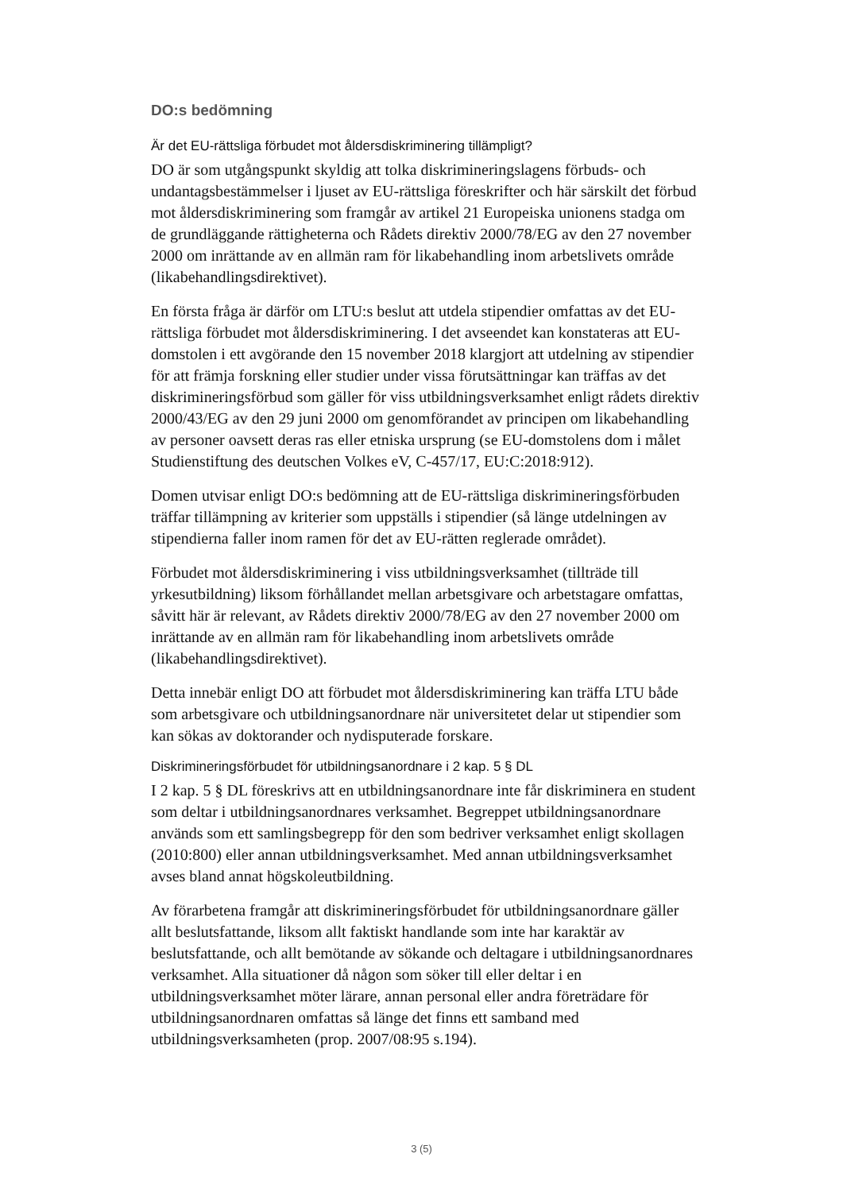DO:s bedömning
Är det EU-rättsliga förbudet mot åldersdiskriminering tillämpligt?
DO är som utgångspunkt skyldig att tolka diskrimineringslagens förbuds- och undantagsbestämmelser i ljuset av EU-rättsliga föreskrifter och här särskilt det förbud mot åldersdiskriminering som framgår av artikel 21 Europeiska unionens stadga om de grundläggande rättigheterna och Rådets direktiv 2000/78/EG av den 27 november 2000 om inrättande av en allmän ram för likabehandling inom arbetslivets område (likabehandlingsdirektivet).
En första fråga är därför om LTU:s beslut att utdela stipendier omfattas av det EU-rättsliga förbudet mot åldersdiskriminering. I det avseendet kan konstateras att EU-domstolen i ett avgörande den 15 november 2018 klargjort att utdelning av stipendier för att främja forskning eller studier under vissa förutsättningar kan träffas av det diskrimineringsförbud som gäller för viss utbildningsverksamhet enligt rådets direktiv 2000/43/EG av den 29 juni 2000 om genomförandet av principen om likabehandling av personer oavsett deras ras eller etniska ursprung (se EU-domstolens dom i målet Studienstiftung des deutschen Volkes eV, C-457/17, EU:C:2018:912).
Domen utvisar enligt DO:s bedömning att de EU-rättsliga diskrimineringsförbuden träffar tillämpning av kriterier som uppställs i stipendier (så länge utdelningen av stipendierna faller inom ramen för det av EU-rätten reglerade området).
Förbudet mot åldersdiskriminering i viss utbildningsverksamhet (tillträde till yrkesutbildning) liksom förhållandet mellan arbetsgivare och arbetstagare omfattas, såvitt här är relevant, av Rådets direktiv 2000/78/EG av den 27 november 2000 om inrättande av en allmän ram för likabehandling inom arbetslivets område (likabehandlingsdirektivet).
Detta innebär enligt DO att förbudet mot åldersdiskriminering kan träffa LTU både som arbetsgivare och utbildningsanordnare när universitetet delar ut stipendier som kan sökas av doktorander och nydisputerade forskare.
Diskrimineringsförbudet för utbildningsanordnare i 2 kap. 5 § DL
I 2 kap. 5 § DL föreskrivs att en utbildningsanordnare inte får diskriminera en student som deltar i utbildningsanordnares verksamhet. Begreppet utbildningsanordnare används som ett samlingsbegrepp för den som bedriver verksamhet enligt skollagen (2010:800) eller annan utbildningsverksamhet. Med annan utbildningsverksamhet avses bland annat högskoleutbildning.
Av förarbetena framgår att diskrimineringsförbudet för utbildningsanordnare gäller allt beslutsfattande, liksom allt faktiskt handlande som inte har karaktär av beslutsfattande, och allt bemötande av sökande och deltagare i utbildningsanordnares verksamhet. Alla situationer då någon som söker till eller deltar i en utbildningsverksamhet möter lärare, annan personal eller andra företrädare för utbildningsanordnaren omfattas så länge det finns ett samband med utbildningsverksamheten (prop. 2007/08:95 s.194).
3 (5)